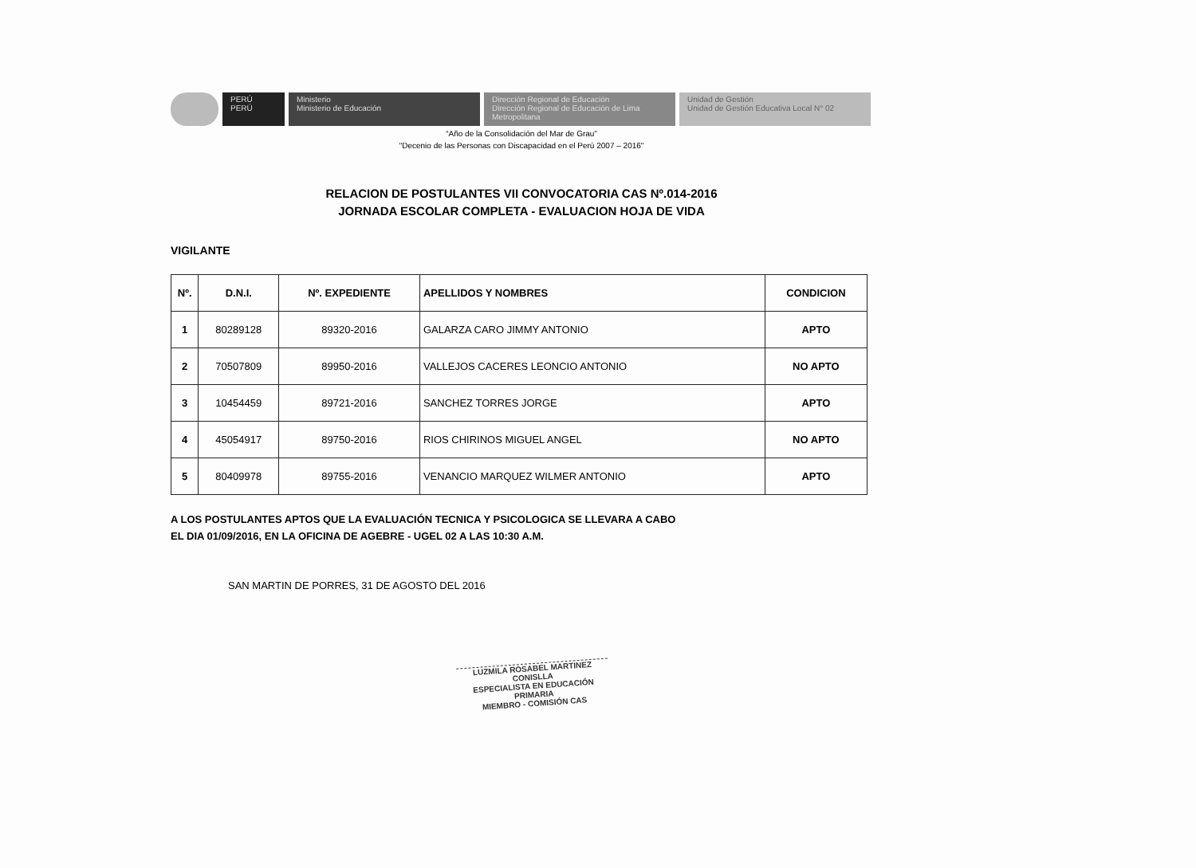PERÚ
PERÚ
Ministerio
Ministerio de Educación
Dirección Regional de Educación
Dirección Regional de Educación de Lima Metropolitana
Unidad de Gestión
Unidad de Gestión Educativa Local N° 02
“Año de la Consolidación del Mar de Grau”
"Decenio de las Personas con Discapacidad en el Perú 2007 – 2016"
RELACION DE POSTULANTES VII CONVOCATORIA CAS Nº.014-2016
JORNADA ESCOLAR COMPLETA - EVALUACION HOJA DE VIDA
VIGILANTE
| Nº. | D.N.I. | Nº. EXPEDIENTE | APELLIDOS Y NOMBRES | CONDICION |
| --- | --- | --- | --- | --- |
| 1 | 80289128 | 89320-2016 | GALARZA CARO JIMMY ANTONIO | APTO |
| 2 | 70507809 | 89950-2016 | VALLEJOS CACERES LEONCIO ANTONIO | NO APTO |
| 3 | 10454459 | 89721-2016 | SANCHEZ TORRES JORGE | APTO |
| 4 | 45054917 | 89750-2016 | RIOS CHIRINOS MIGUEL ANGEL | NO APTO |
| 5 | 80409978 | 89755-2016 | VENANCIO MARQUEZ WILMER ANTONIO | APTO |
A LOS POSTULANTES APTOS QUE LA EVALUACIÓN TECNICA Y PSICOLOGICA SE LLEVARA A CABO
EL DIA 01/09/2016, EN LA OFICINA DE AGEBRE - UGEL 02 A LAS 10:30 A.M.
SAN MARTIN DE PORRES, 31 DE AGOSTO DEL 2016
LUZMILA ROSABEL MARTINEZ CONISLLA
ESPECIALISTA EN EDUCACIÓN PRIMARIA
MIEMBRO - COMISIÓN CAS